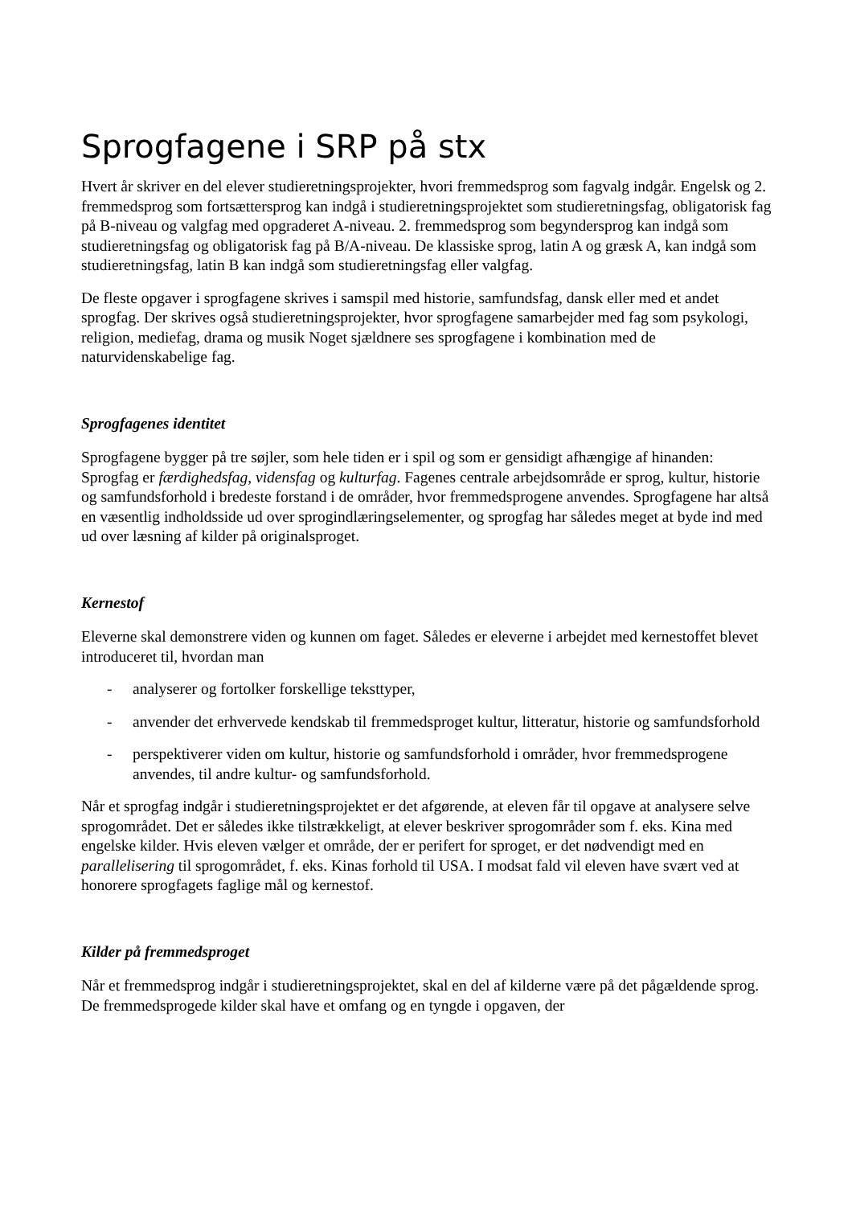Sprogfagene i SRP på stx
Hvert år skriver en del elever studieretningsprojekter, hvori fremmedsprog som fagvalg indgår. Engelsk og 2. fremmedsprog som fortsættersprog kan indgå i studieretningsprojektet som studieretningsfag, obligatorisk fag på B-niveau og valgfag med opgraderet A-niveau. 2. fremmedsprog som begyndersprog kan indgå som studieretningsfag og obligatorisk fag på B/A-niveau. De klassiske sprog, latin A og græsk A, kan indgå som studieretningsfag, latin B kan indgå som studieretningsfag eller valgfag.
De fleste opgaver i sprogfagene skrives i samspil med historie, samfundsfag, dansk eller med et andet sprogfag. Der skrives også studieretningsprojekter, hvor sprogfagene samarbejder med fag som psykologi, religion, mediefag, drama og musik Noget sjældnere ses sprogfagene i kombination med de naturvidenskabelige fag.
Sprogfagenes identitet
Sprogfagene bygger på tre søjler, som hele tiden er i spil og som er gensidigt afhængige af hinanden: Sprogfag er færdighedsfag, vidensfag og kulturfag. Fagenes centrale arbejdsområde er sprog, kultur, historie og samfundsforhold i bredeste forstand i de områder, hvor fremmedsprogene anvendes. Sprogfagene har altså en væsentlig indholdsside ud over sprogindlæringselementer, og sprogfag har således meget at byde ind med ud over læsning af kilder på originalsproget.
Kernestof
Eleverne skal demonstrere viden og kunnen om faget. Således er eleverne i arbejdet med kernestoffet blevet introduceret til, hvordan man
- analyserer og fortolker forskellige teksttyper,
- anvender det erhvervede kendskab til fremmedsproget kultur, litteratur, historie og samfundsforhold
- perspektiverer viden om kultur, historie og samfundsforhold i områder, hvor fremmedsprogene anvendes, til andre kultur- og samfundsforhold.
Når et sprogfag indgår i studieretningsprojektet er det afgørende, at eleven får til opgave at analysere selve sprogområdet. Det er således ikke tilstrækkeligt, at elever beskriver sprogområder som f. eks. Kina med engelske kilder. Hvis eleven vælger et område, der er perifert for sproget, er det nødvendigt med en parallelisering til sprogområdet, f. eks. Kinas forhold til USA. I modsat fald vil eleven have svært ved at honorere sprogfagets faglige mål og kernestof.
Kilder på fremmedsproget
Når et fremmedsprog indgår i studieretningsprojektet, skal en del af kilderne være på det pågældende sprog. De fremmedsprogede kilder skal have et omfang og en tyngde i opgaven, der